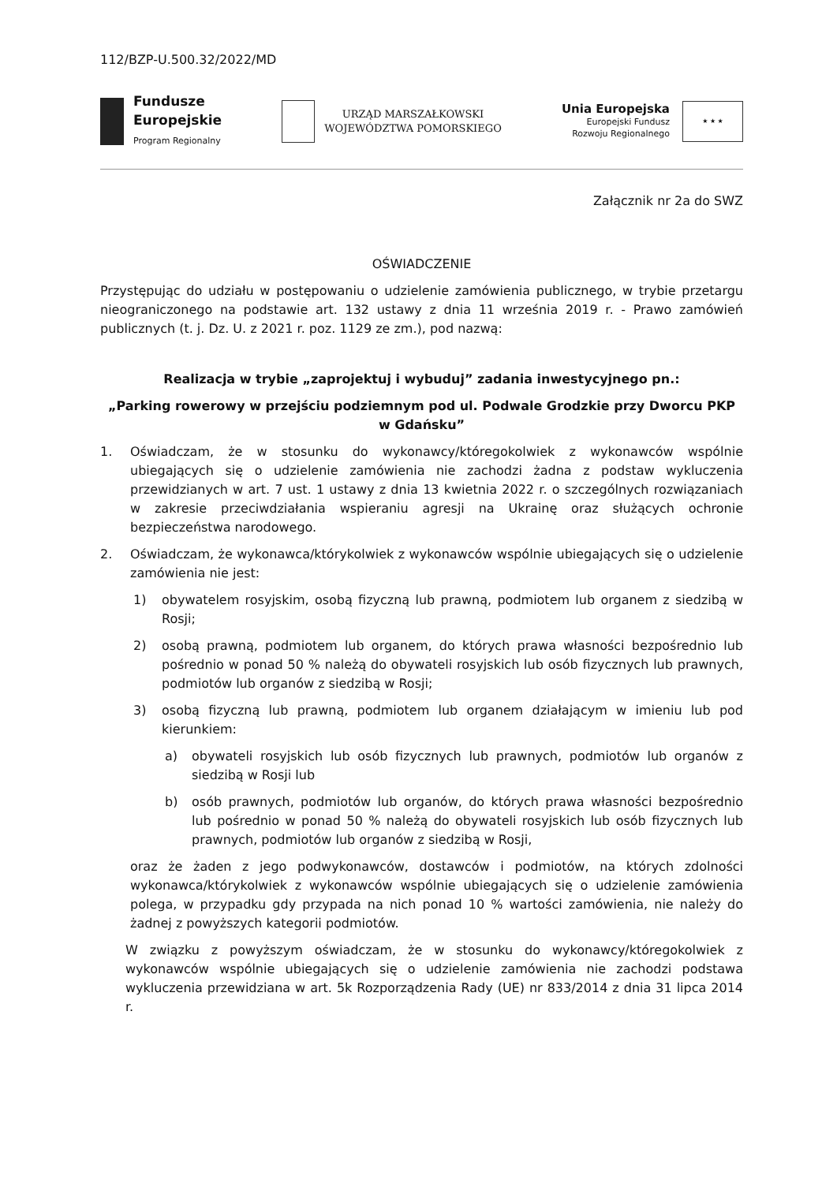112/BZP-U.500.32/2022/MD
Fundusze
Europejskie
Program Regionalny
URZĄD MARSZAŁKOWSKI
WOJEWÓDZTWA POMORSKIEGO
Unia Europejska
Europejski Fundusz
Rozwoju Regionalnego
★ ★ ★
Załącznik nr 2a do SWZ
OŚWIADCZENIE
Przystępując do udziału w postępowaniu o udzielenie zamówienia publicznego, w trybie przetargu nieograniczonego na podstawie art. 132 ustawy z dnia 11 września 2019 r. - Prawo zamówień publicznych (t. j. Dz. U. z 2021 r. poz. 1129 ze zm.), pod nazwą:
Realizacja w trybie „zaprojektuj i wybuduj” zadania inwestycyjnego pn.:
„Parking rowerowy w przejściu podziemnym pod ul. Podwale Grodzkie przy Dworcu PKP w Gdańsku”
1. Oświadczam, że w stosunku do wykonawcy/któregokolwiek z wykonawców wspólnie ubiegających się o udzielenie zamówienia nie zachodzi żadna z podstaw wykluczenia przewidzianych w art. 7 ust. 1 ustawy z dnia 13 kwietnia 2022 r. o szczególnych rozwiązaniach w zakresie przeciwdziałania wspieraniu agresji na Ukrainę oraz służących ochronie bezpieczeństwa narodowego.
2. Oświadczam, że wykonawca/którykolwiek z wykonawców wspólnie ubiegających się o udzielenie zamówienia nie jest:
1) obywatelem rosyjskim, osobą fizyczną lub prawną, podmiotem lub organem z siedzibą w Rosji;
2) osobą prawną, podmiotem lub organem, do których prawa własności bezpośrednio lub pośrednio w ponad 50 % należą do obywateli rosyjskich lub osób fizycznych lub prawnych, podmiotów lub organów z siedzibą w Rosji;
3) osobą fizyczną lub prawną, podmiotem lub organem działającym w imieniu lub pod kierunkiem:
a) obywateli rosyjskich lub osób fizycznych lub prawnych, podmiotów lub organów z siedzibą w Rosji lub
b) osób prawnych, podmiotów lub organów, do których prawa własności bezpośrednio lub pośrednio w ponad 50 % należą do obywateli rosyjskich lub osób fizycznych lub prawnych, podmiotów lub organów z siedzibą w Rosji,
oraz że żaden z jego podwykonawców, dostawców i podmiotów, na których zdolności wykonawca/którykolwiek z wykonawców wspólnie ubiegających się o udzielenie zamówienia polega, w przypadku gdy przypada na nich ponad 10 % wartości zamówienia, nie należy do żadnej z powyższych kategorii podmiotów.
W związku z powyższym oświadczam, że w stosunku do wykonawcy/któregokolwiek z wykonawców wspólnie ubiegających się o udzielenie zamówienia nie zachodzi podstawa wykluczenia przewidziana w art. 5k Rozporządzenia Rady (UE) nr 833/2014 z dnia 31 lipca 2014 r.